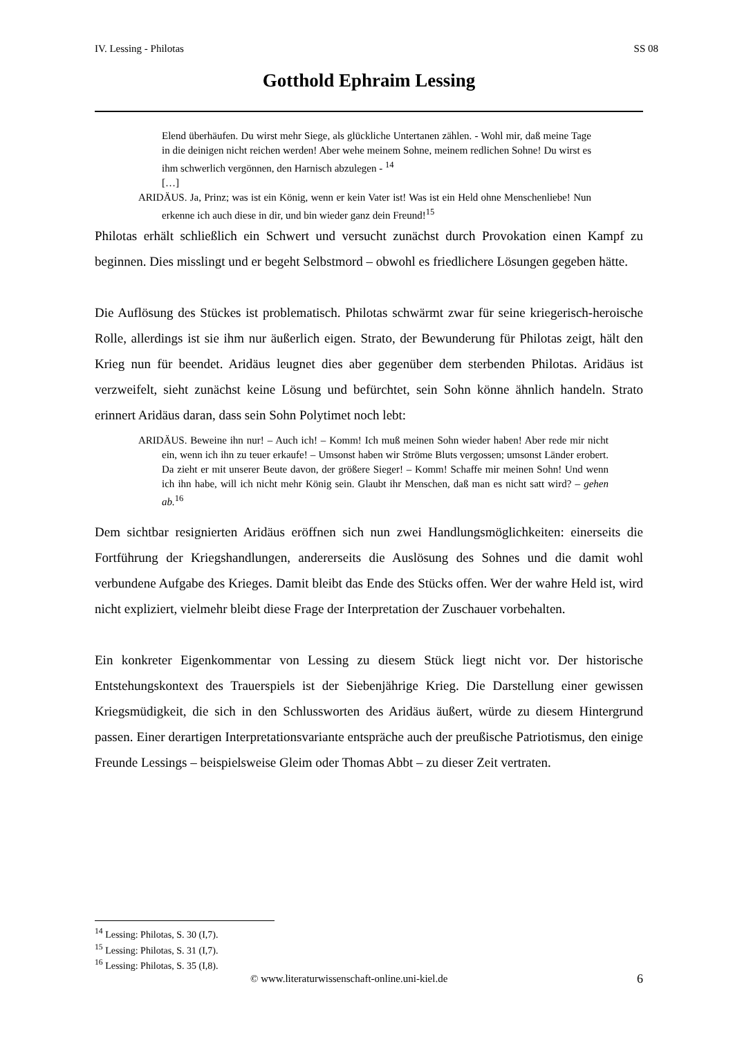IV. Lessing - Philotas SS 08
Gotthold Ephraim Lessing
Elend überhäufen. Du wirst mehr Siege, als glückliche Untertanen zählen. - Wohl mir, daß meine Tage in die deinigen nicht reichen werden! Aber wehe meinem Sohne, meinem redlichen Sohne! Du wirst es ihm schwerlich vergönnen, den Harnisch abzulegen - <sup>14</sup>
[…]
ARIDÄUS. Ja, Prinz; was ist ein König, wenn er kein Vater ist! Was ist ein Held ohne Menschenliebe! Nun erkenne ich auch diese in dir, und bin wieder ganz dein Freund!<sup>15</sup>
Philotas erhält schließlich ein Schwert und versucht zunächst durch Provokation einen Kampf zu beginnen. Dies misslingt und er begeht Selbstmord – obwohl es friedlichere Lösungen gegeben hätte.
Die Auflösung des Stückes ist problematisch. Philotas schwärmt zwar für seine kriegerisch-heroische Rolle, allerdings ist sie ihm nur äußerlich eigen. Strato, der Bewunderung für Philotas zeigt, hält den Krieg nun für beendet. Aridäus leugnet dies aber gegenüber dem sterbenden Philotas. Aridäus ist verzweifelt, sieht zunächst keine Lösung und befürchtet, sein Sohn könne ähnlich handeln. Strato erinnert Aridäus daran, dass sein Sohn Polytimet noch lebt:
ARIDÄUS. Beweine ihn nur! – Auch ich! – Komm! Ich muß meinen Sohn wieder haben! Aber rede mir nicht ein, wenn ich ihn zu teuer erkaufe! – Umsonst haben wir Ströme Bluts vergossen; umsonst Länder erobert. Da zieht er mit unserer Beute davon, der größere Sieger! – Komm! Schaffe mir meinen Sohn! Und wenn ich ihn habe, will ich nicht mehr König sein. Glaubt ihr Menschen, daß man es nicht satt wird? – gehen ab.<sup>16</sup>
Dem sichtbar resignierten Aridäus eröffnen sich nun zwei Handlungsmöglichkeiten: einerseits die Fortführung der Kriegshandlungen, andererseits die Auslösung des Sohnes und die damit wohl verbundene Aufgabe des Krieges. Damit bleibt das Ende des Stücks offen. Wer der wahre Held ist, wird nicht expliziert, vielmehr bleibt diese Frage der Interpretation der Zuschauer vorbehalten.
Ein konkreter Eigenkommentar von Lessing zu diesem Stück liegt nicht vor. Der historische Entstehungskontext des Trauerspiels ist der Siebenjährige Krieg. Die Darstellung einer gewissen Kriegsmüdigkeit, die sich in den Schlussworten des Aridäus äußert, würde zu diesem Hintergrund passen. Einer derartigen Interpretationsvariante entspräche auch der preußische Patriotismus, den einige Freunde Lessings – beispielsweise Gleim oder Thomas Abbt – zu dieser Zeit vertraten.
<sup>14</sup> Lessing: Philotas, S. 30 (I,7).
<sup>15</sup> Lessing: Philotas, S. 31 (I,7).
<sup>16</sup> Lessing: Philotas, S. 35 (I,8).
© www.literaturwissenschaft-online.uni-kiel.de 6